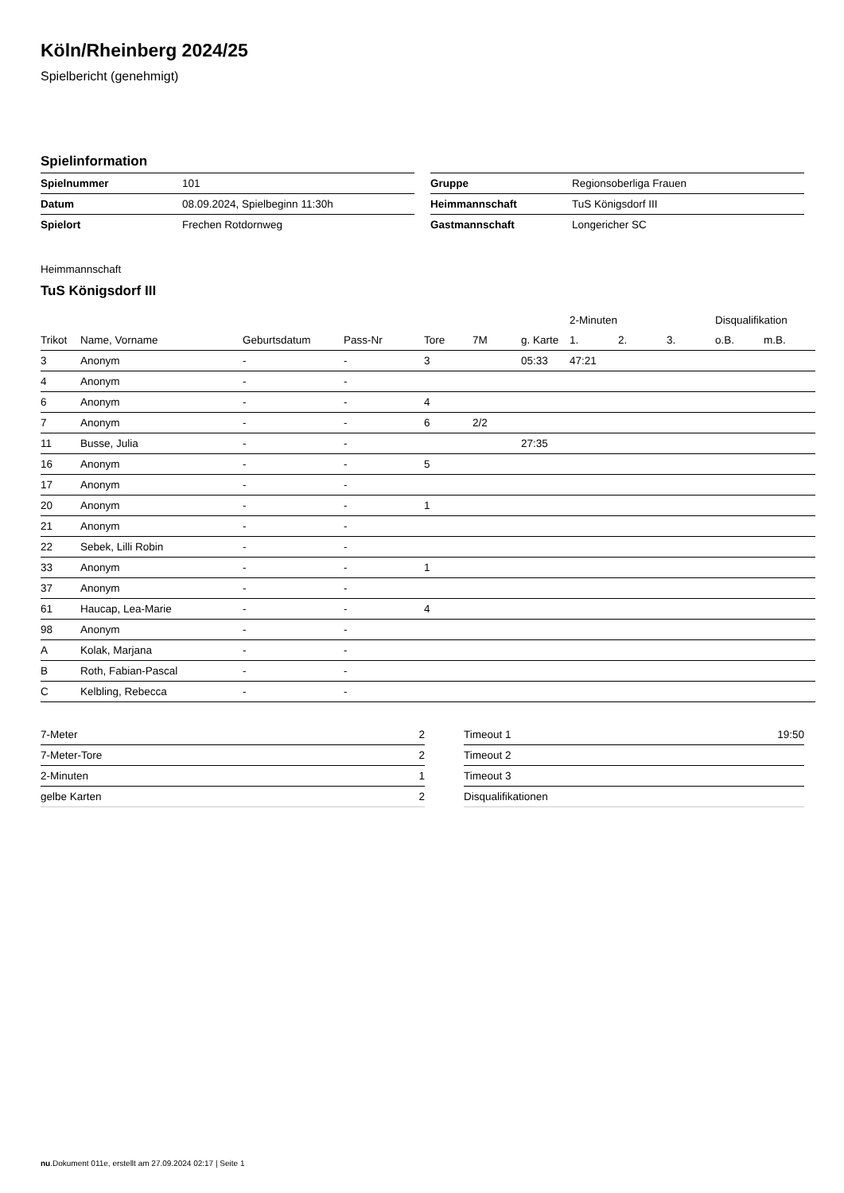Köln/Rheinberg 2024/25
Spielbericht (genehmigt)
Spielinformation
| Spielnummer | 101 |
| Datum | 08.09.2024, Spielbeginn 11:30h |
| Spielort | Frechen Rotdornweg |
| Gruppe | Regionsoberliga Frauen |
| Heimmannschaft | TuS Königsdorf III |
| Gastmannschaft | Longericher SC |
Heimmannschaft
TuS Königsdorf III
| | | | | | | | 2-Minuten | | | Disqualifikation | |
| --- | --- | --- | --- | --- | --- | --- | --- | --- | --- | --- | --- |
| Trikot | Name, Vorname | Geburtsdatum | Pass-Nr | Tore | 7M | g. Karte | 1. | 2. | 3. | o.B. | m.B. |
| 3 | Anonym | - | - | 3 | | 05:33 | 47:21 | | | | |
| 4 | Anonym | - | - | | | | | | | | |
| 6 | Anonym | - | - | 4 | | | | | | | |
| 7 | Anonym | - | - | 6 | 2/2 | | | | | | |
| 11 | Busse, Julia | - | - | | | 27:35 | | | | | |
| 16 | Anonym | - | - | 5 | | | | | | | |
| 17 | Anonym | - | - | | | | | | | | |
| 20 | Anonym | - | - | 1 | | | | | | | |
| 21 | Anonym | - | - | | | | | | | | |
| 22 | Sebek, Lilli Robin | - | - | | | | | | | | |
| 33 | Anonym | - | - | 1 | | | | | | | |
| 37 | Anonym | - | - | | | | | | | | |
| 61 | Haucap, Lea-Marie | - | - | 4 | | | | | | | |
| 98 | Anonym | - | - | | | | | | | | |
| A | Kolak, Marjana | - | - | | | | | | | | |
| B | Roth, Fabian-Pascal | - | - | | | | | | | | |
| C | Kelbling, Rebecca | - | - | | | | | | | | |
| 7-Meter | 2 |
| 7-Meter-Tore | 2 |
| 2-Minuten | 1 |
| gelbe Karten | 2 |
| Timeout 1 | 19:50 |
| Timeout 2 | |
| Timeout 3 | |
| Disqualifikationen | |
nu.Dokument 011e, erstellt am 27.09.2024 02:17 | Seite 1